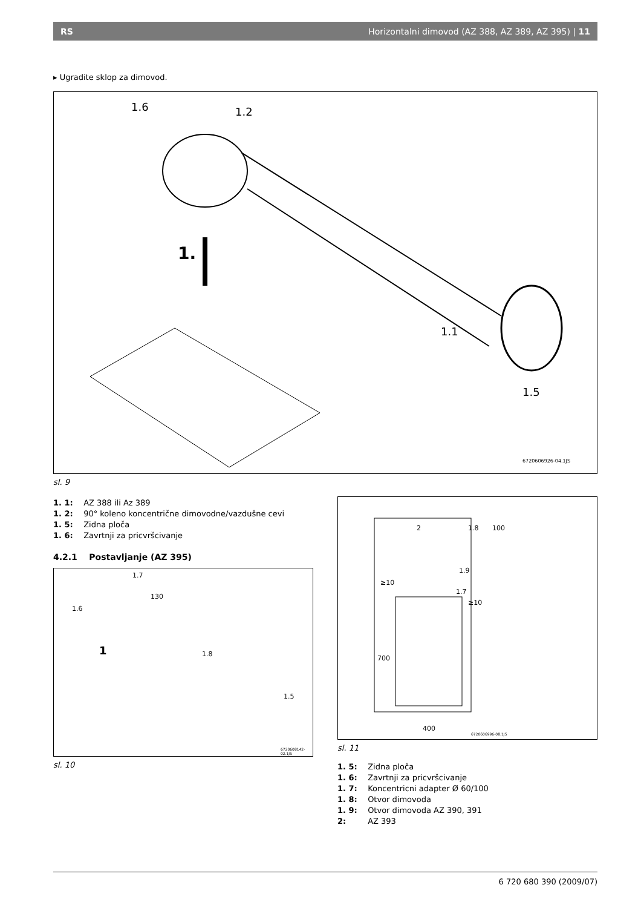RS Horizontalni dimovod (AZ 388, AZ 389, AZ 395) | 11
▸ Ugradite sklop za dimovod.
1.6 1.2
1.
1.1
1.5
6720606926-04.1JS
sl. 9
1. 1: AZ 388 ili Az 389
1. 2: 90° koleno koncentrične dimovodne/vazdušne cevi
1. 5: Zidna ploča
1. 6: Zavrtnji za pricvršcivanje
4.2.1 Postavljanje (AZ 395)
1.7
1.6
130
1.8
1.5
1
6720608142-02.1JS
sl. 10
2 1.8 100
1.9
1.7
≥10
≥10
700
400
6720606996-08.1JS
sl. 11
1. 5: Zidna ploča
1. 6: Zavrtnji za pricvršcivanje
1. 7: Koncentricni adapter Ø 60/100
1. 8: Otvor dimovoda
1. 9: Otvor dimovoda AZ 390, 391
2: AZ 393
6 720 680 390 (2009/07)